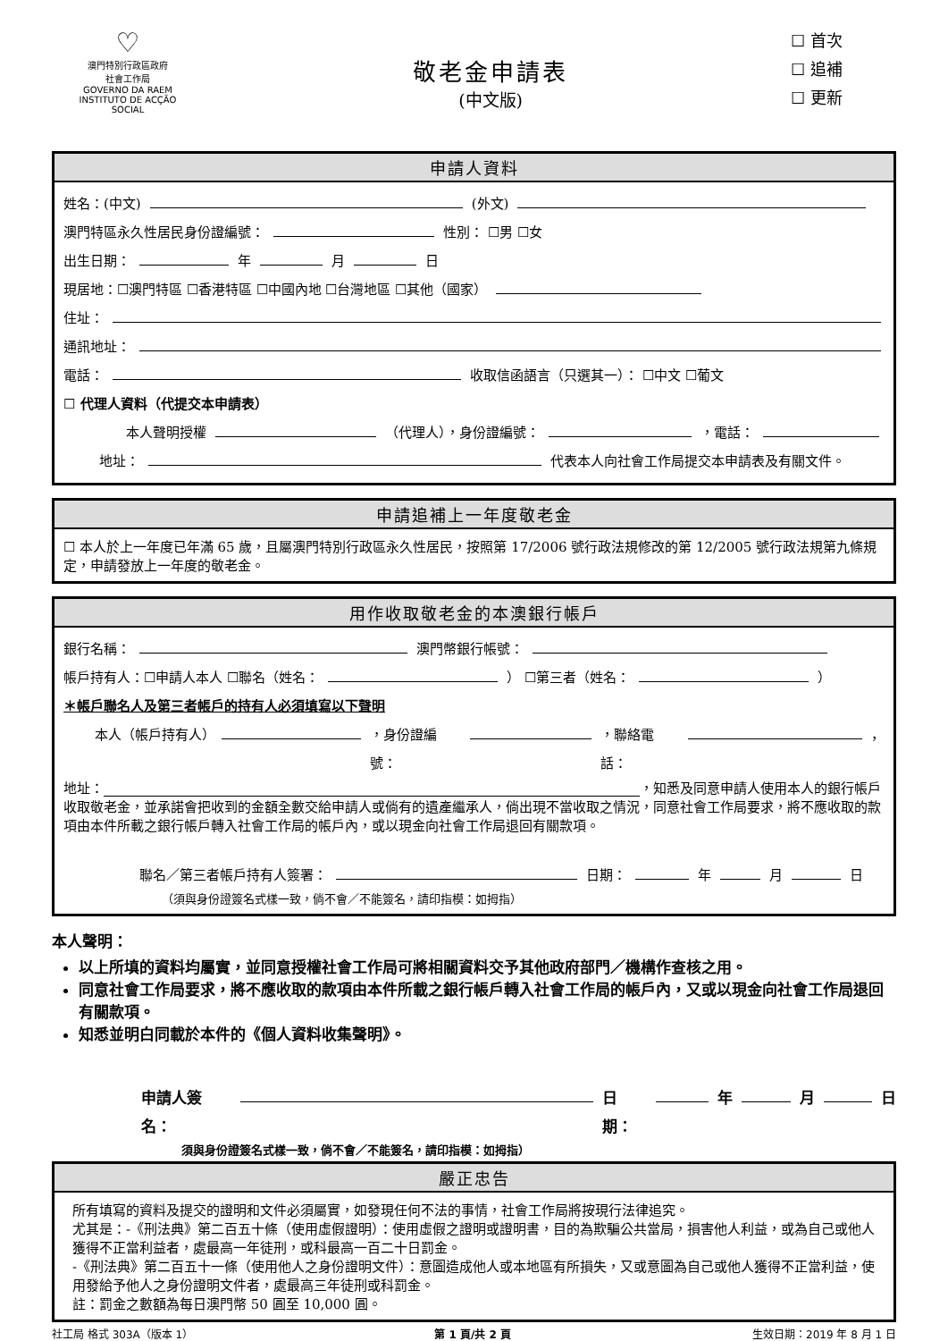♡
澳門特別行政區政府
社會工作局
GOVERNO DA RAEM
INSTITUTO DE ACÇÃO SOCIAL
敬老金申請表
(中文版)
☐ 首次
☐ 追補
☐ 更新
申請人資料
姓名：(中文) (外文)
澳門特區永久性居民身份證編號： 性別： ☐男 ☐女
出生日期： 年 月 日
現居地：☐澳門特區 ☐香港特區 ☐中國內地 ☐台灣地區 ☐其他（國家）
住址：
通訊地址：
電話： 收取信函語言（只選其一）： ☐中文 ☐葡文
☐ 代理人資料（代提交本申請表）
本人聲明授權 （代理人），身份證編號： ，電話：
地址： 代表本人向社會工作局提交本申請表及有關文件。
申請追補上一年度敬老金
☐ 本人於上一年度已年滿 65 歲，且屬澳門特別行政區永久性居民，按照第 17/2006 號行政法規修改的第 12/2005 號行政法規第九條規定，申請發放上一年度的敬老金。
用作收取敬老金的本澳銀行帳戶
銀行名稱： 澳門幣銀行帳號：
帳戶持有人：☐申請人本人 ☐聯名（姓名： ） ☐第三者（姓名： ）
＊帳戶聯名人及第三者帳戶的持有人必須填寫以下聲明
本人（帳戶持有人） ，身份證編號： ，聯絡電話： ，
地址： ，知悉及同意申請人使用本人的銀行帳戶收取敬老金，並承諾會把收到的金額全數交給申請人或倘有的遺產繼承人，倘出現不當收取之情況，同意社會工作局要求，將不應收取的款項由本件所載之銀行帳戶轉入社會工作局的帳戶內，或以現金向社會工作局退回有關款項。
聯名／第三者帳戶持有人簽署： 日期： 年 月 日
（須與身份證簽名式樣一致，倘不會／不能簽名，請印指模：如拇指）
本人聲明：
以上所填的資料均屬實，並同意授權社會工作局可將相關資料交予其他政府部門／機構作查核之用。
同意社會工作局要求，將不應收取的款項由本件所載之銀行帳戶轉入社會工作局的帳戶內，又或以現金向社會工作局退回有關款項。
知悉並明白同載於本件的《個人資料收集聲明》。
申請人簽名： 日期： 年 月 日
須與身份證簽名式樣一致，倘不會／不能簽名，請印指模：如拇指）
嚴正忠告
所有填寫的資料及提交的證明和文件必須屬實，如發現任何不法的事情，社會工作局將按現行法律追究。
尤其是：-《刑法典》第二百五十條（使用虛假證明）：使用虛假之證明或證明書，目的為欺騙公共當局，損害他人利益，或為自己或他人獲得不正當利益者，處最高一年徒刑，或科最高一百二十日罰金。
-《刑法典》第二百五十一條（使用他人之身份證明文件）：意圖造成他人或本地區有所損失，又或意圖為自己或他人獲得不正當利益，使用發給予他人之身份證明文件者，處最高三年徒刑或科罰金。
註：罰金之數額為每日澳門幣 50 圓至 10,000 圓。
社工局 格式 303A（版本 1） 第 1 頁/共 2 頁 生效日期：2019 年 8 月 1 日